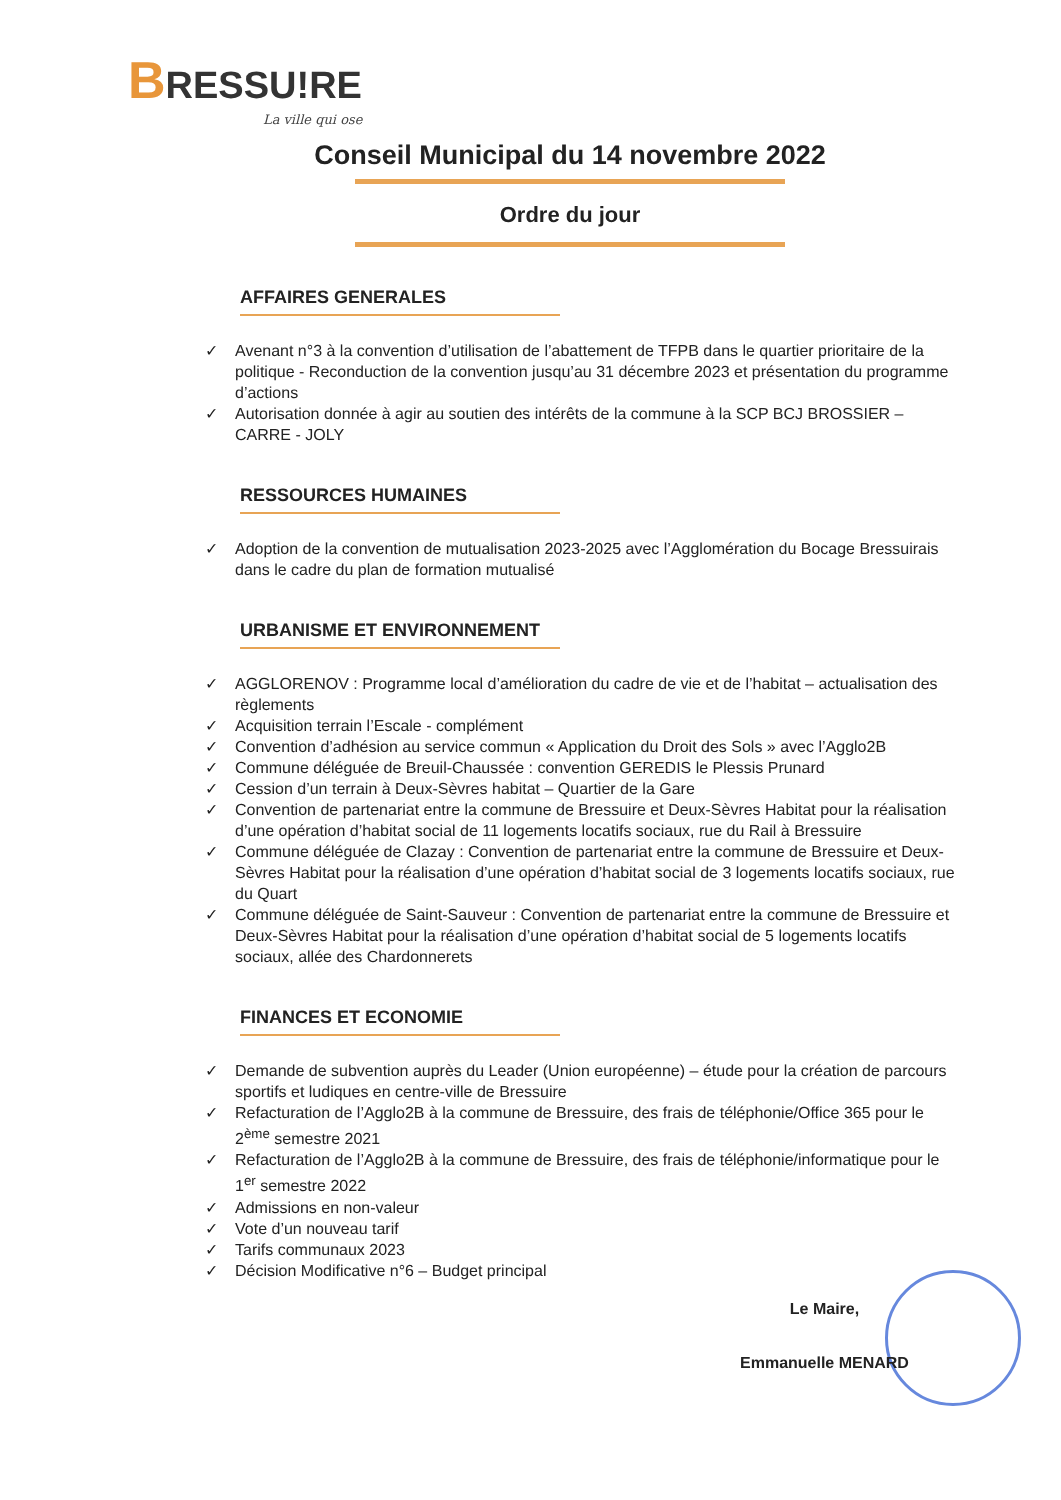BRESSU!RE
La ville qui ose
Conseil Municipal du 14 novembre 2022
Ordre du jour
AFFAIRES GENERALES
✓ Avenant n°3 à la convention d’utilisation de l’abattement de TFPB dans le quartier prioritaire de la politique - Reconduction de la convention jusqu’au 31 décembre 2023 et présentation du programme d’actions
✓ Autorisation donnée à agir au soutien des intérêts de la commune à la SCP BCJ BROSSIER – CARRE - JOLY
RESSOURCES HUMAINES
✓ Adoption de la convention de mutualisation 2023-2025 avec l’Agglomération du Bocage Bressuirais dans le cadre du plan de formation mutualisé
URBANISME ET ENVIRONNEMENT
✓ AGGLORENOV : Programme local d’amélioration du cadre de vie et de l’habitat – actualisation des règlements
✓ Acquisition terrain l’Escale - complément
✓ Convention d’adhésion au service commun « Application du Droit des Sols » avec l’Agglo2B
✓ Commune déléguée de Breuil-Chaussée : convention GEREDIS le Plessis Prunard
✓ Cession d’un terrain à Deux-Sèvres habitat – Quartier de la Gare
✓ Convention de partenariat entre la commune de Bressuire et Deux-Sèvres Habitat pour la réalisation d’une opération d’habitat social de 11 logements locatifs sociaux, rue du Rail à Bressuire
✓ Commune déléguée de Clazay : Convention de partenariat entre la commune de Bressuire et Deux-Sèvres Habitat pour la réalisation d’une opération d’habitat social de 3 logements locatifs sociaux, rue du Quart
✓ Commune déléguée de Saint-Sauveur : Convention de partenariat entre la commune de Bressuire et Deux-Sèvres Habitat pour la réalisation d’une opération d’habitat social de 5 logements locatifs sociaux, allée des Chardonnerets
FINANCES ET ECONOMIE
✓ Demande de subvention auprès du Leader (Union européenne) – étude pour la création de parcours sportifs et ludiques en centre-ville de Bressuire
✓ Refacturation de l’Agglo2B à la commune de Bressuire, des frais de téléphonie/Office 365 pour le 2<sup>ème</sup> semestre 2021
✓ Refacturation de l’Agglo2B à la commune de Bressuire, des frais de téléphonie/informatique pour le 1<sup>er</sup> semestre 2022
✓ Admissions en non-valeur
✓ Vote d’un nouveau tarif
✓ Tarifs communaux 2023
✓ Décision Modificative n°6 – Budget principal
Le Maire,
Emmanuelle MENARD